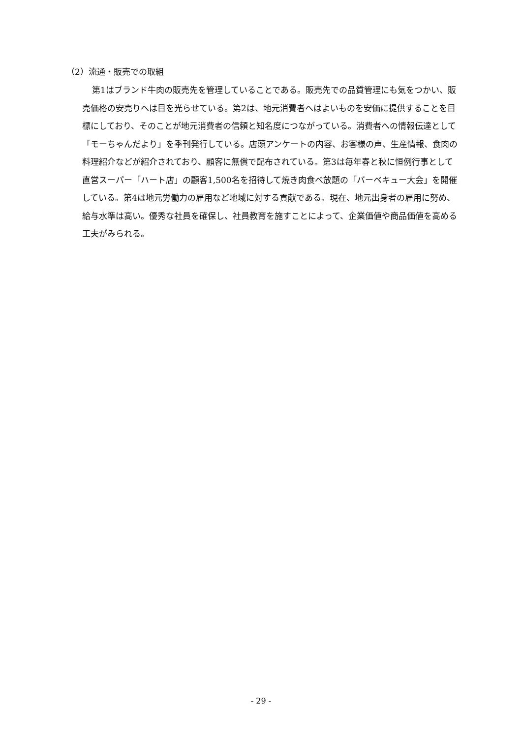（2）流通・販売での取組
第1はブランド牛肉の販売先を管理していることである。販売先での品質管理にも気をつかい、販売価格の安売りへは目を光らせている。第2は、地元消費者へはよいものを安価に提供することを目標にしており、そのことが地元消費者の信頼と知名度につながっている。消費者への情報伝達として「モーちゃんだより」を季刊発行している。店頭アンケートの内容、お客様の声、生産情報、食肉の料理紹介などが紹介されており、顧客に無償で配布されている。第3は毎年春と秋に恒例行事として直営スーパー「ハート店」の顧客1,500名を招待して焼き肉食べ放題の「バーベキュー大会」を開催している。第4は地元労働力の雇用など地域に対する貢献である。現在、地元出身者の雇用に努め、給与水準は高い。優秀な社員を確保し、社員教育を施すことによって、企業価値や商品価値を高める工夫がみられる。
- 29 -